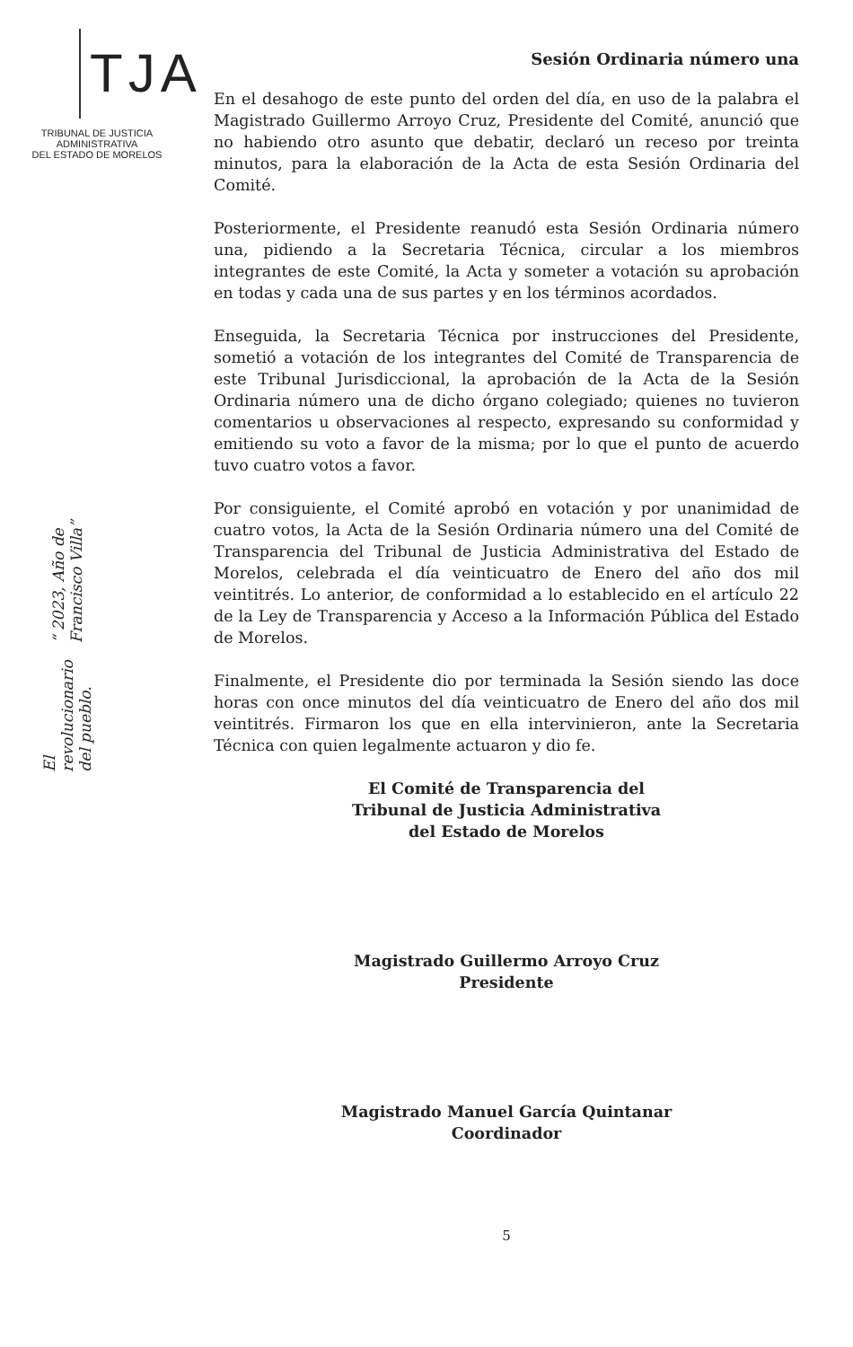TJA
TRIBUNAL DE JUSTICIA ADMINISTRATIVA
DEL ESTADO DE MORELOS
“ 2023, Año de Francisco Villa”
El revolucionario del pueblo.
Sesión Ordinaria número una
En el desahogo de este punto del orden del día, en uso de la palabra el Magistrado Guillermo Arroyo Cruz, Presidente del Comité, anunció que no habiendo otro asunto que debatir, declaró un receso por treinta minutos, para la elaboración de la Acta de esta Sesión Ordinaria del Comité.
Posteriormente, el Presidente reanudó esta Sesión Ordinaria número una, pidiendo a la Secretaria Técnica, circular a los miembros integrantes de este Comité, la Acta y someter a votación su aprobación en todas y cada una de sus partes y en los términos acordados.
Enseguida, la Secretaria Técnica por instrucciones del Presidente, sometió a votación de los integrantes del Comité de Transparencia de este Tribunal Jurisdiccional, la aprobación de la Acta de la Sesión Ordinaria número una de dicho órgano colegiado; quienes no tuvieron comentarios u observaciones al respecto, expresando su conformidad y emitiendo su voto a favor de la misma; por lo que el punto de acuerdo tuvo cuatro votos a favor.
Por consiguiente, el Comité aprobó en votación y por unanimidad de cuatro votos, la Acta de la Sesión Ordinaria número una del Comité de Transparencia del Tribunal de Justicia Administrativa del Estado de Morelos, celebrada el día veinticuatro de Enero del año dos mil veintitrés. Lo anterior, de conformidad a lo establecido en el artículo 22 de la Ley de Transparencia y Acceso a la Información Pública del Estado de Morelos.
Finalmente, el Presidente dio por terminada la Sesión siendo las doce horas con once minutos del día veinticuatro de Enero del año dos mil veintitrés. Firmaron los que en ella intervinieron, ante la Secretaria Técnica con quien legalmente actuaron y dio fe.
El Comité de Transparencia del
Tribunal de Justicia Administrativa
del Estado de Morelos
Magistrado Guillermo Arroyo Cruz
Presidente
Magistrado Manuel García Quintanar
Coordinador
5